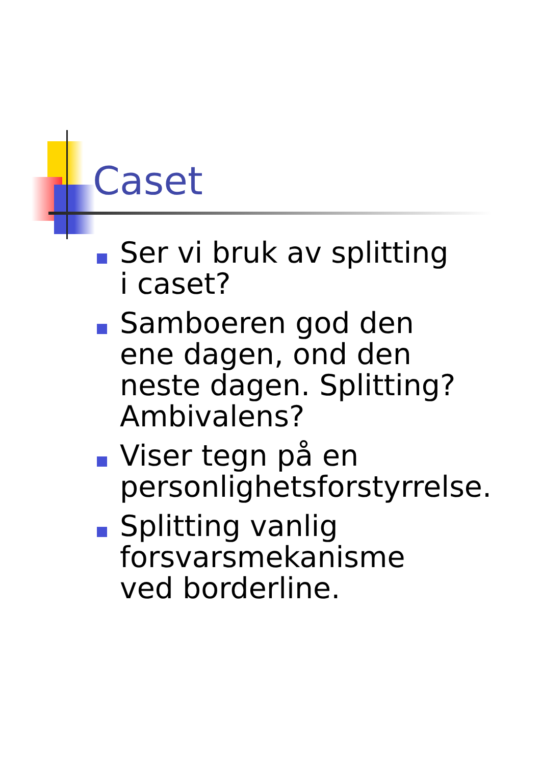Caset
Ser vi bruk av splitting i caset?
Samboeren god den ene dagen, ond den neste dagen. Splitting? Ambivalens?
Viser tegn på en personlighetsforstyrrelse.
Splitting vanlig forsvarsmekanisme ved borderline.